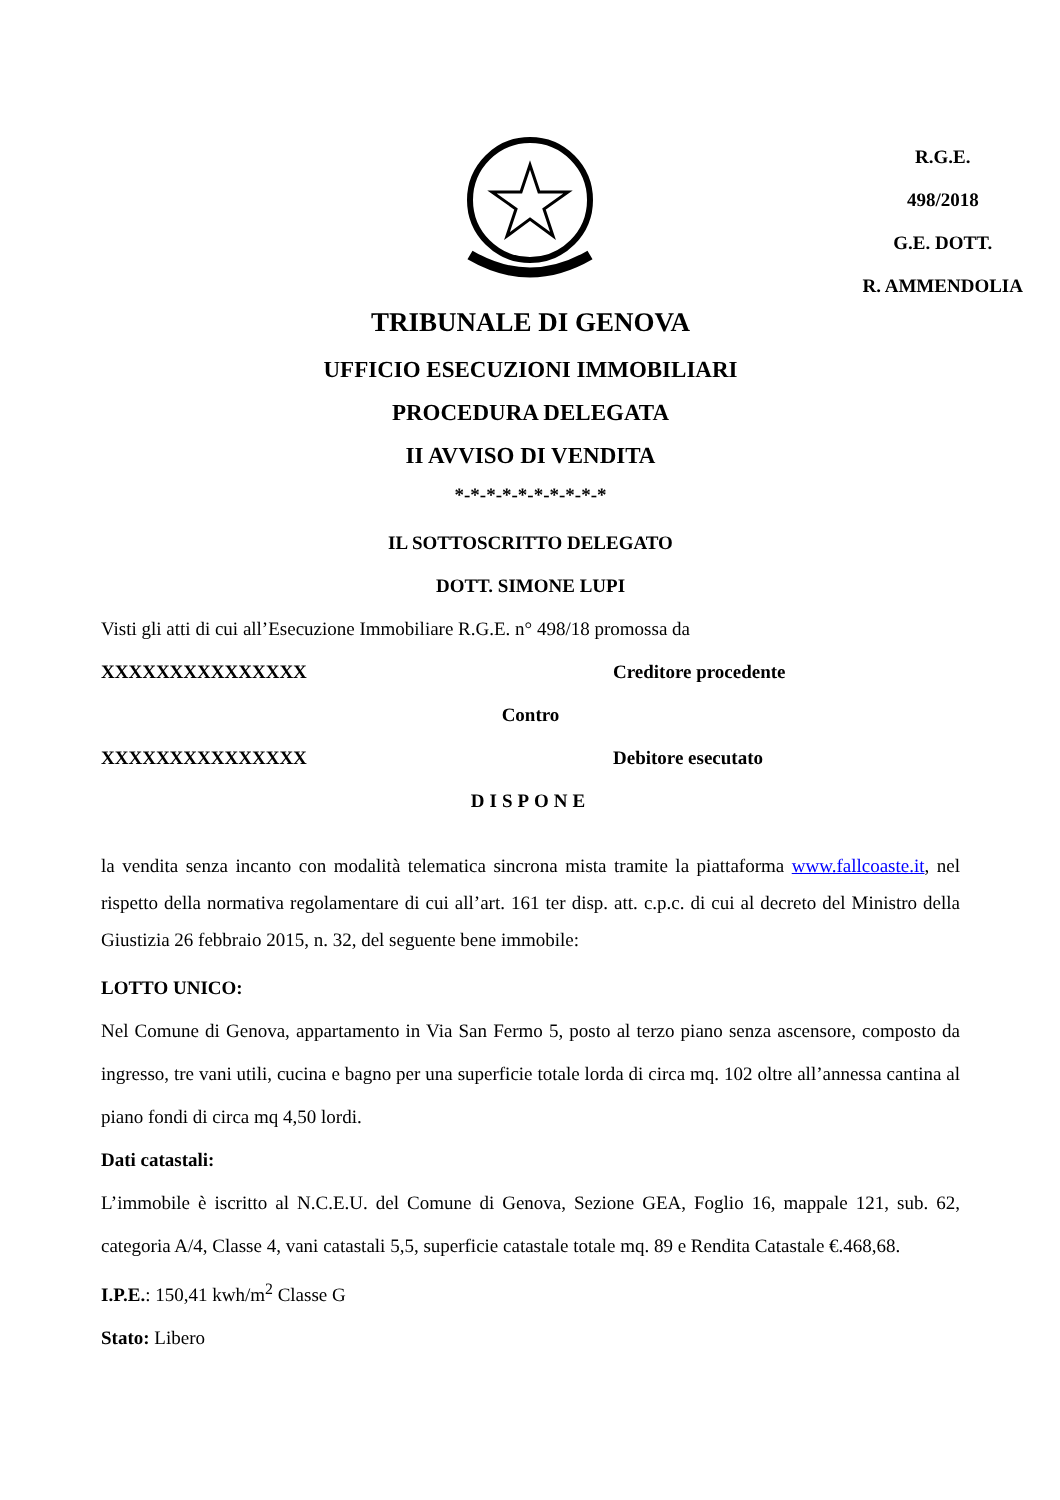R.G.E.
498/2018
G.E. DOTT.
R. AMMENDOLIA
TRIBUNALE DI GENOVA
UFFICIO ESECUZIONI IMMOBILIARI
PROCEDURA DELEGATA
II AVVISO DI VENDITA
*-*-*-*-*-*-*-*-*-*
IL SOTTOSCRITTO DELEGATO
DOTT. SIMONE LUPI
Visti gli atti di cui all’Esecuzione Immobiliare R.G.E. n° 498/18 promossa da
XXXXXXXXXXXXXXX Creditore procedente
Contro
XXXXXXXXXXXXXXX Debitore esecutato
DISPONE
la vendita senza incanto con modalità telematica sincrona mista tramite la piattaforma www.fallcoaste.it, nel rispetto della normativa regolamentare di cui all’art. 161 ter disp. att. c.p.c. di cui al decreto del Ministro della Giustizia 26 febbraio 2015, n. 32, del seguente bene immobile:
LOTTO UNICO:
Nel Comune di Genova, appartamento in Via San Fermo 5, posto al terzo piano senza ascensore, composto da ingresso, tre vani utili, cucina e bagno per una superficie totale lorda di circa mq. 102 oltre all’annessa cantina al piano fondi di circa mq 4,50 lordi.
Dati catastali:
L’immobile è iscritto al N.C.E.U. del Comune di Genova, Sezione GEA, Foglio 16, mappale 121, sub. 62, categoria A/4, Classe 4, vani catastali 5,5, superficie catastale totale mq. 89 e Rendita Catastale €.468,68.
I.P.E.: 150,41 kwh/m<sup>2</sup> Classe G
Stato: Libero